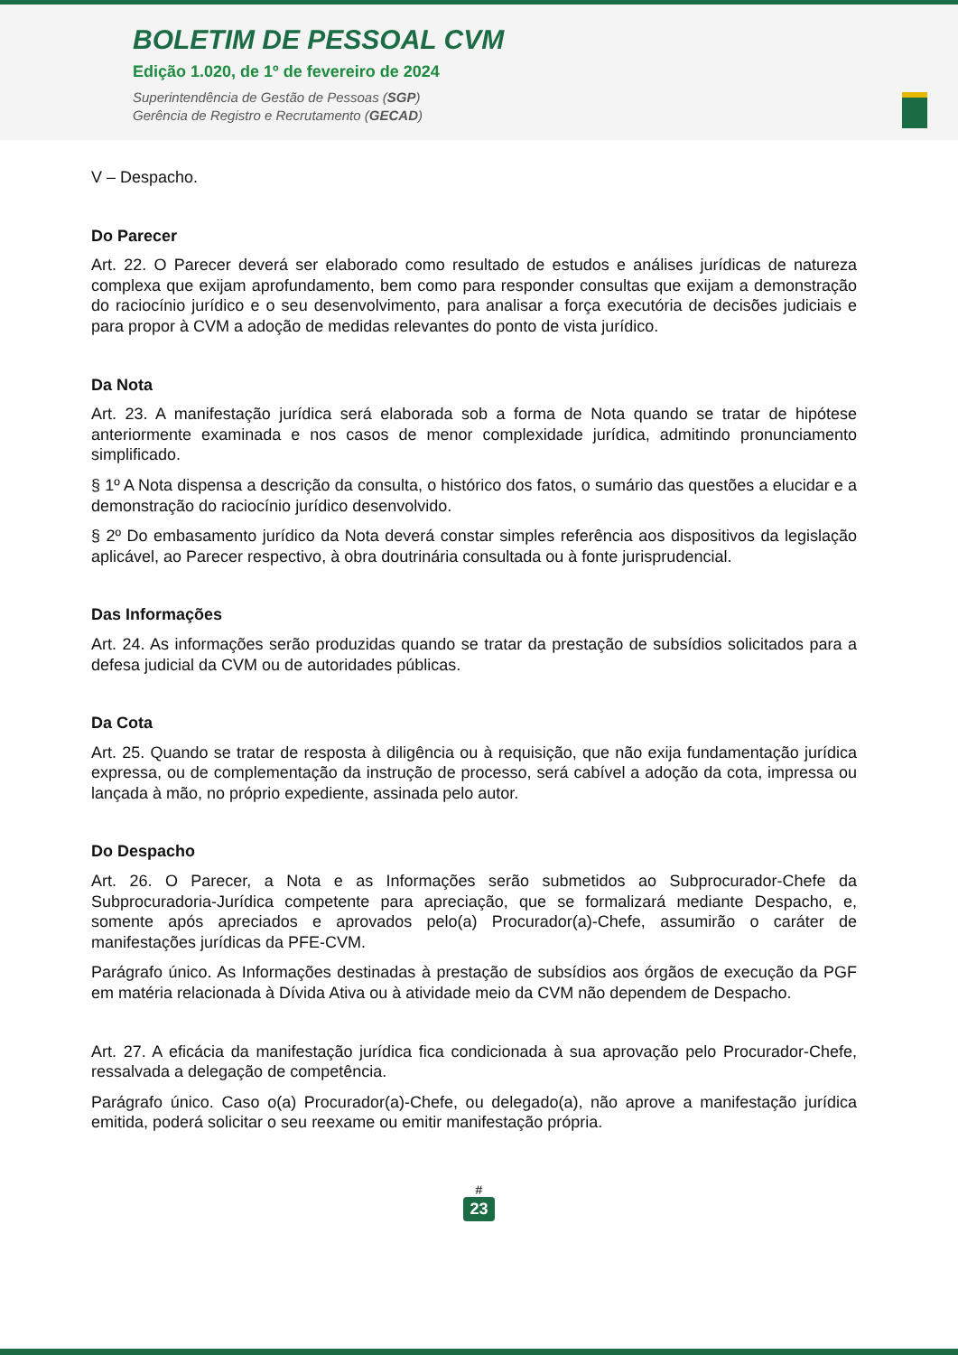BOLETIM DE PESSOAL CVM
Edição 1.020, de 1º de fevereiro de 2024
Superintendência de Gestão de Pessoas (SGP)
Gerência de Registro e Recrutamento (GECAD)
V – Despacho.
Do Parecer
Art. 22. O Parecer deverá ser elaborado como resultado de estudos e análises jurídicas de natureza complexa que exijam aprofundamento, bem como para responder consultas que exijam a demonstração do raciocínio jurídico e o seu desenvolvimento, para analisar a força executória de decisões judiciais e para propor à CVM a adoção de medidas relevantes do ponto de vista jurídico.
Da Nota
Art. 23. A manifestação jurídica será elaborada sob a forma de Nota quando se tratar de hipótese anteriormente examinada e nos casos de menor complexidade jurídica, admitindo pronunciamento simplificado.
§ 1º A Nota dispensa a descrição da consulta, o histórico dos fatos, o sumário das questões a elucidar e a demonstração do raciocínio jurídico desenvolvido.
§ 2º Do embasamento jurídico da Nota deverá constar simples referência aos dispositivos da legislação aplicável, ao Parecer respectivo, à obra doutrinária consultada ou à fonte jurisprudencial.
Das Informações
Art. 24. As informações serão produzidas quando se tratar da prestação de subsídios solicitados para a defesa judicial da CVM ou de autoridades públicas.
Da Cota
Art. 25. Quando se tratar de resposta à diligência ou à requisição, que não exija fundamentação jurídica expressa, ou de complementação da instrução de processo, será cabível a adoção da cota, impressa ou lançada à mão, no próprio expediente, assinada pelo autor.
Do Despacho
Art. 26. O Parecer, a Nota e as Informações serão submetidos ao Subprocurador-Chefe da Subprocuradoria-Jurídica competente para apreciação, que se formalizará mediante Despacho, e, somente após apreciados e aprovados pelo(a) Procurador(a)-Chefe, assumirão o caráter de manifestações jurídicas da PFE-CVM.
Parágrafo único. As Informações destinadas à prestação de subsídios aos órgãos de execução da PGF em matéria relacionada à Dívida Ativa ou à atividade meio da CVM não dependem de Despacho.
Art. 27. A eficácia da manifestação jurídica fica condicionada à sua aprovação pelo Procurador-Chefe, ressalvada a delegação de competência.
Parágrafo único. Caso o(a) Procurador(a)-Chefe, ou delegado(a), não aprove a manifestação jurídica emitida, poderá solicitar o seu reexame ou emitir manifestação própria.
#
23